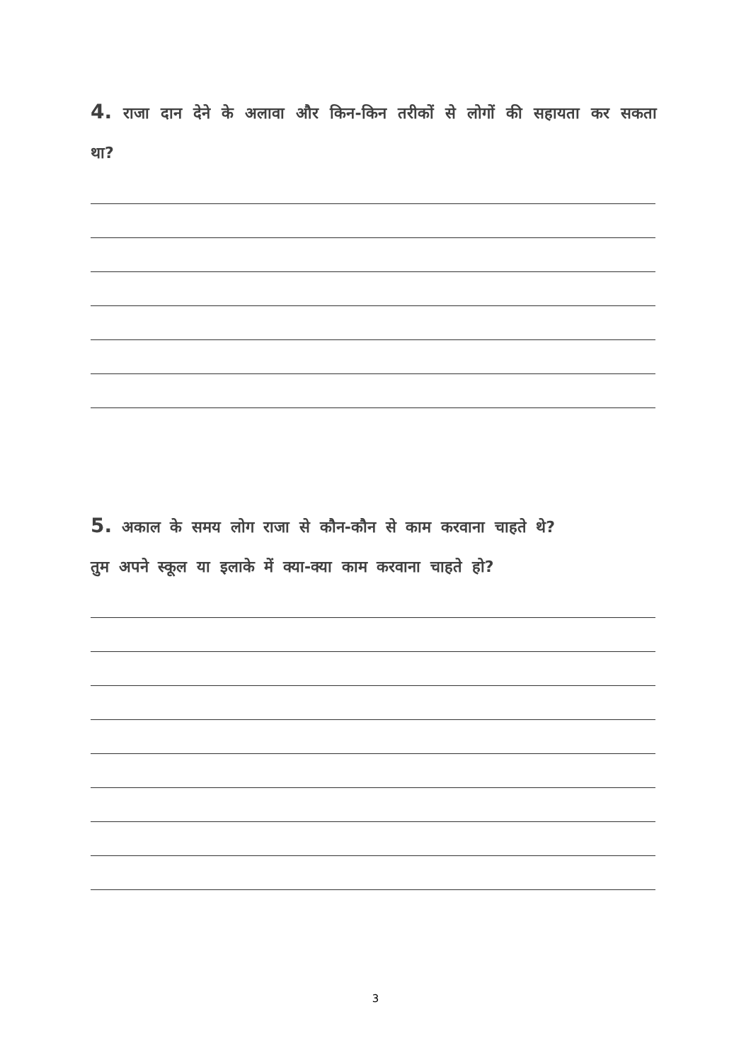4. राजा दान देने के अलावा और किन-किन तरीकों से लोगों की सहायता कर सकता था?
5. अकाल के समय लोग राजा से कौन-कौन से काम करवाना चाहते थे?
तुम अपने स्कूल या इलाके में क्या-क्या काम करवाना चाहते हो?
3